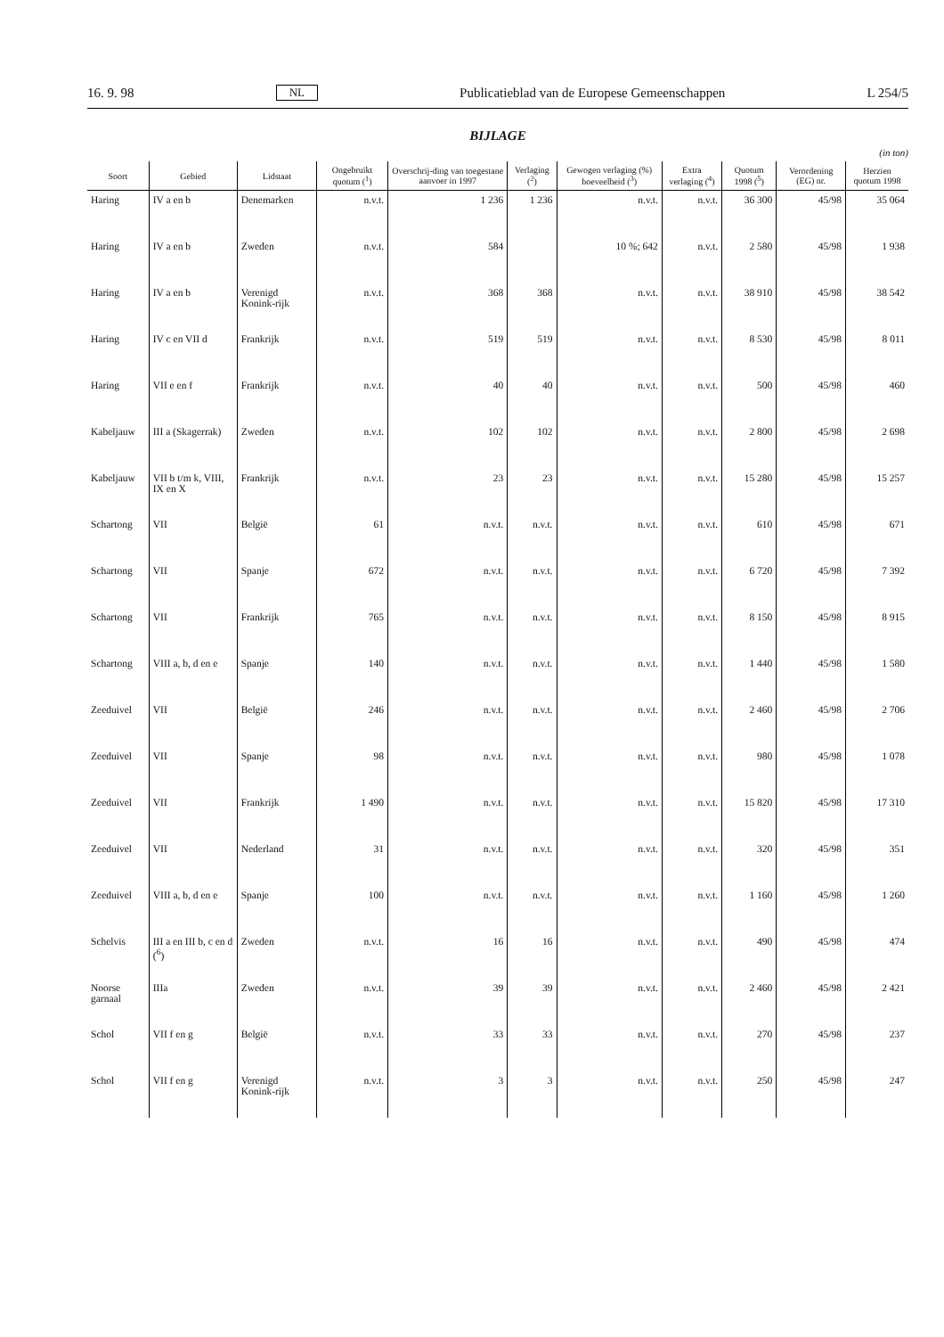16. 9. 98 NL Publicatieblad van de Europese Gemeenschappen L 254/5
BIJLAGE
(in ton)
| Soort | Gebied | Lidstaat | Ongebruikt quotum (<sup>1</sup>) | Overschrij-ding van toegestane aanvoer in 1997 | Verlaging (<sup>2</sup>) | Gewogen verlaging (%) hoeveelheid (<sup>3</sup>) | Extra verlaging (<sup>4</sup>) | Quotum 1998 (<sup>5</sup>) | Verordening (EG) nr. | Herzien quotum 1998 |
| --- | --- | --- | --- | --- | --- | --- | --- | --- | --- | --- |
| Haring | IV a en b | Denemarken | n.v.t. | 1 236 | 1 236 | n.v.t. | n.v.t. | 36 300 | 45/98 | 35 064 |
| Haring | IV a en b | Zweden | n.v.t. | 584 | | 10 %; 642 | n.v.t. | 2 580 | 45/98 | 1 938 |
| Haring | IV a en b | Verenigd Konink-rijk | n.v.t. | 368 | 368 | n.v.t. | n.v.t. | 38 910 | 45/98 | 38 542 |
| Haring | IV c en VII d | Frankrijk | n.v.t. | 519 | 519 | n.v.t. | n.v.t. | 8 530 | 45/98 | 8 011 |
| Haring | VII e en f | Frankrijk | n.v.t. | 40 | 40 | n.v.t. | n.v.t. | 500 | 45/98 | 460 |
| Kabeljauw | III a (Skagerrak) | Zweden | n.v.t. | 102 | 102 | n.v.t. | n.v.t. | 2 800 | 45/98 | 2 698 |
| Kabeljauw | VII b t/m k, VIII, IX en X | Frankrijk | n.v.t. | 23 | 23 | n.v.t. | n.v.t. | 15 280 | 45/98 | 15 257 |
| Schartong | VII | België | 61 | n.v.t. | n.v.t. | n.v.t. | n.v.t. | 610 | 45/98 | 671 |
| Schartong | VII | Spanje | 672 | n.v.t. | n.v.t. | n.v.t. | n.v.t. | 6 720 | 45/98 | 7 392 |
| Schartong | VII | Frankrijk | 765 | n.v.t. | n.v.t. | n.v.t. | n.v.t. | 8 150 | 45/98 | 8 915 |
| Schartong | VIII a, b, d en e | Spanje | 140 | n.v.t. | n.v.t. | n.v.t. | n.v.t. | 1 440 | 45/98 | 1 580 |
| Zeeduivel | VII | België | 246 | n.v.t. | n.v.t. | n.v.t. | n.v.t. | 2 460 | 45/98 | 2 706 |
| Zeeduivel | VII | Spanje | 98 | n.v.t. | n.v.t. | n.v.t. | n.v.t. | 980 | 45/98 | 1 078 |
| Zeeduivel | VII | Frankrijk | 1 490 | n.v.t. | n.v.t. | n.v.t. | n.v.t. | 15 820 | 45/98 | 17 310 |
| Zeeduivel | VII | Nederland | 31 | n.v.t. | n.v.t. | n.v.t. | n.v.t. | 320 | 45/98 | 351 |
| Zeeduivel | VIII a, b, d en e | Spanje | 100 | n.v.t. | n.v.t. | n.v.t. | n.v.t. | 1 160 | 45/98 | 1 260 |
| Schelvis | III a en III b, c en d (<sup>6</sup>) | Zweden | n.v.t. | 16 | 16 | n.v.t. | n.v.t. | 490 | 45/98 | 474 |
| Noorse garnaal | IIIa | Zweden | n.v.t. | 39 | 39 | n.v.t. | n.v.t. | 2 460 | 45/98 | 2 421 |
| Schol | VII f en g | België | n.v.t. | 33 | 33 | n.v.t. | n.v.t. | 270 | 45/98 | 237 |
| Schol | VII f en g | Verenigd Konink-rijk | n.v.t. | 3 | 3 | n.v.t. | n.v.t. | 250 | 45/98 | 247 |